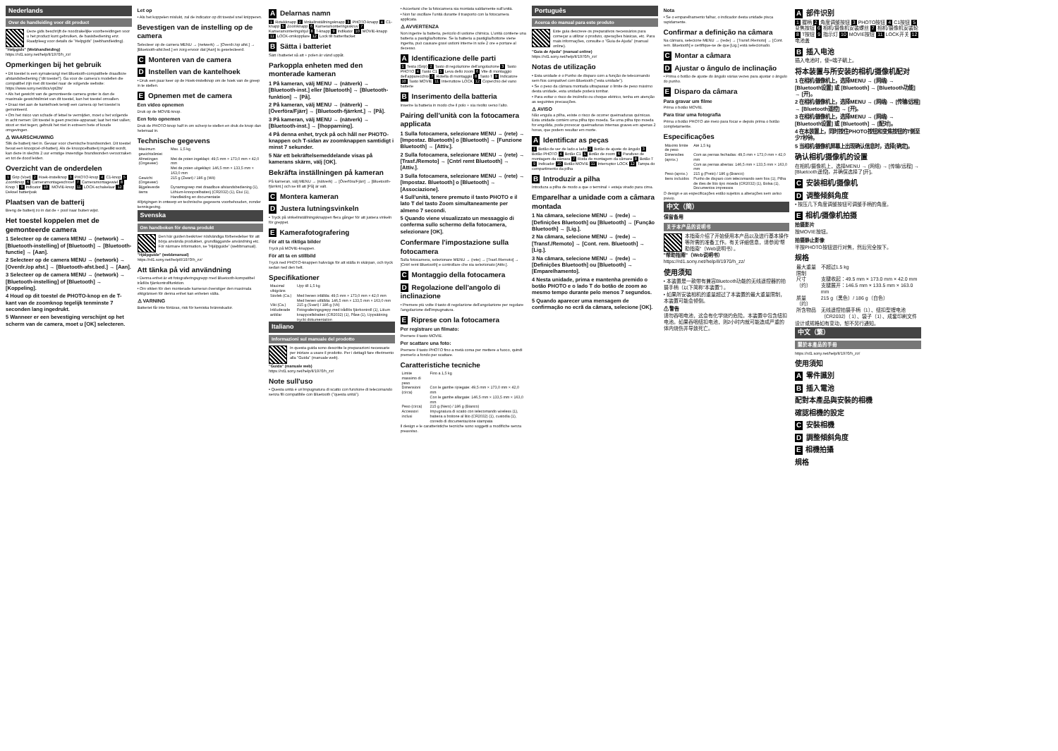Nederlands
Over de handleiding voor dit product
Deze gids beschrijft de noodzakelijke voorbereidingen voor u het product kunt gebruiken, de basisbediening enz. Raadpleeg voor details de "Helpgids" (webhandleiding).
"Helpgids" (Webhandleiding)
https://rd1.sony.net/help/il/1970/h_zz/
Opmerkingen bij het gebruik
• Dit toestel is een symaterangl met Bluetooth-compatibele draadloze afstandsbediening ("dit toestel"). Ga voor de camera's modellen die compatibel zijn met dit toestel naar de volgende website: https://www.sony.net/dics/vpt2bt/
• Als het gewicht van de gemonteerde camera groter is dan de maximale gewichtslimiet van dit toestel, kan het toestel omvallen.
• Draai niet aan de kantelhoek terwijl een camera op het toestel is gemonteerd.
• Om het risico van schade of letsel te vermijden, moet u het volgende in acht nemen: Dit toestel is geen precisie-apparaat; laat het niet vallen; stoot er niet tegen; gebruik het niet in extreem hete of koude omgevingen.
⚠ WAARSCHUWING
Slik de batterij niet in. Gevaar voor chemische brandwonden. Dit toestel bevat een knoopcel-of-batterij. Als de knoopcelbatterij ingeslikt wordt, kan deze in slechts 2 uur ernstige inwendige brandwonden veroorzaken en tot de dood leiden.
Overzicht van de onderdelen
1 Grip (Voet) 2 Hoek-instelknop 3 PHOTO-knop 4 C1-knop 5 Zoomknop 6 Cameramontageschroef 7 Cameramontagewiel 8 Knop T 9 Indicator 10 MOVIE-knop 11 LOCK-schakelaar 12 Deksel batterijvak
Plaatsen van de batterij
Breng de batterij zo in dat de + pool naar buiten wijst.
Het toestel koppelen met de gemonteerde camera
1 Selecteer op de camera MENU → (network) → [Bluetooth-instelling] of [Bluetooth] → [Bluetooth-functie] → [Aan].
2 Selecteer op de camera MENU → (network) → [Overdr./op afst.] → [Bluetooth-afst.bed.] → [Aan].
3 Selecteer op de camera MENU → (network) → [Bluetooth-instelling] of [Bluetooth] → [Koppeling].
4 Houd op dit toestel de PHOTO-knop en de T-kant van de zoomknop tegelijk tenminste 7 seconden lang ingedrukt.
5 Wanneer er een bevestiging verschijnt op het scherm van de camera, moet u [OK] selecteren.
Let op
• Als het koppelen mislukt, zal de indicator op dit toestel snel knipperen.
Bevestigen van de instelling op de camera
Selecteer op de camera MENU → (netwerk) → [Overdr./op afst.] → [Bluetooth-afst.bed.] en zorg ervoor dat [Aan] is geselecteerd.
C Monteren van de camera
D Instellen van de kantelhoek
• Druk een paar keer op de Hoek-instelknop om de hoek van de greep in te stellen.
E Opnemen met de camera
Een video opnemen
Druk op de MOVIE-knop.
Een foto opnemen
Druk de PHOTO-knop half in om scherp te stellen en druk de knop dan helemaal in.
Technische gegevens
| Maximum gewichtslimiet | Max. 1,5 kg |
| Afmetingen (Ongeveer) | Met de poten ingeklapt: 49,5 mm × 173,0 mm × 42,0 mm Met de poten uitgeklapt: 146,5 mm × 133,5 mm × 163,0 mm |
| Gewicht (Ongeveer) | 215 g (Zwart) / 186 g (Wit) |
| Bijgeleverde items | Dynamogreep met draadloze afstandsbediening (1), Lithium-knoopcelbatterij (CR2032) (1), Etui (1), Handleiding en documentatie |
Wijzigingen in ontwerp en technische gegevens voorbehouden, zonder kennisgeving.
Svenska
Om handboken för denna produkt
Den här guiden beskriver nödvändiga förberedelser för att börja använda produkten, grundläggande användning etc. För närmare information, se "Hjälpguide" (webbmanual).
"Hjälpguide" (webbmanual)
https://rd1.sony.net/help/il/1970/h_zz/
Att tänka på vid användning
• Denna enhet är ett fotograferingsgrepp med Bluetooth-kompatibel trådlös fjärrkontrollfunktion.
• Om vikten för den monterade kameran överstiger den maximala viktgränsen för denna enhet kan enheten välta.
⚠ VARNING
Batteriet får inte förtäras, risk för kemiska brännskador.
A Delarnas namn
1 Rotekknapp 2 Vinkelinställningsknapp 3 PHOTO-knapp 4 C1-knapp 5 Zoomknapp 6 Kameramonteringsskruv 7 Kameramonteringshjul 8 T-knapp 9 Indikator 10 MOVIE-knapp 11 LOCK-omkopplare 12 Lock till batterifacket
B Sätta i batteriet
Sätt i batteriet så att + polen är vänd uppåt.
Parkoppla enheten med den monterade kameran
1 På kameran, välj MENU → (nätverk) → [Bluetooth-inst.] eller [Bluetooth] → [Bluetooth-funktion] → [På].
2 På kameran, välj MENU → (nätverk) → [Överföra/Fjärr] → [Bluetooth-fjärrknt.] → [På].
3 På kameran, välj MENU → (nätverk) → [Bluetooth-inst.] → [Ihopparning].
4 På denna enhet, tryck på och håll ner PHOTO-knappen och T-sidan av zoomknappen samtidigt i minst 7 sekunder.
5 När ett bekräftelsemeddelande visas på kamerans skärm, välj [OK].
Bekräfta inställningen på kameran
På kameran, välj MENU → (nätverk) → [Överföra/Fjärr] → [Bluetooth-fjärrknt.] och se till att [På] är valt.
C Montera kameran
D Justera lutningsvinkeln
• Tryck på vinkelinställningsknappen flera gånger för att justera vinkeln för greppet.
E Kamerafotografering
För att ta riktiga bilder
Tryck på MOVIE-knappen.
För att ta en stillbild
Tryck ned PHOTO-knappen halvvägs för att ställa in skärpan, och tryck sedan ned den helt.
Specifikationer
| Maximal viktgräns | Upp till 1,5 kg |
| Storlek (Ca.) | Med benen infällda: 49,5 mm × 173,0 mm × 42,0 mm Med benen utfällda: 146,5 mm × 133,5 mm × 163,0 mm |
| Vikt (Ca.) | 215 g (Svart) / 186 g (Vit) |
| Inkluderade artiklar | Fotograferingsgrepp med trådlös fjärrkontroll (1), Litium knappcellsbatteri (CR2032) (1), Påse (1), Uppsättning tryckt dokumentation |
Italiano
Informazioni sul manuale del prodotto
In questa guida sono descritte le preparazioni necessarie per iniziare a usare il prodotto. Per i dettagli fare riferimento alla "Guida" (manuale web).
"Guida" (manuale web)
https://rd1.sony.net/help/il/1970/h_zz/
Note sull'uso
• Questa unità è un'impugnatura di scatto con funzione di telecomando senza fili compatibile con Bluetooth ("questa unità").
• Accertarsi che la fotocamera sia montata saldamente sull'unità.
• Non far oscillare l'unità durante il trasporto con la fotocamera applicata.
⚠ AVVERTENZA
Non ingerire la batteria, pericolo di ustione chimica. L'unità contiene una batteria a pastiglia/bottone. Se la batteria a pastiglia/bottone viene ingerita, può causare gravi ustioni interne in sole 2 ore e portare al decesso.
A Identificazione delle parti
1 Testa (Grip) 2 Tasto di regolazione dell'angolazione 3 Tasto PHOTO 4 Tasto C1 5 Leva dello zoom 6 Vite di montaggio dell'apparecchio 7 Rotella di montaggio 8 Tasto T 9 Indicatore 10 Tasto MOVIE 11 Interruttore LOCK 12 Coperchio del vano batterie
B Inserimento della batteria
Inserire la batteria in modo che il polo + sia rivolto verso l'alto.
Pairing dell'unità con la fotocamera applicata
1 Sulla fotocamera, selezionare MENU → (rete) → [Impostaz. Bluetooth] o [Bluetooth] → [Funzione Bluetooth] → [Attiv.].
2 Sulla fotocamera, selezionare MENU → (rete) → [Trasf./Remoto] → [Cntrl remt Bluetooth] → [Attiv.].
3 Sulla fotocamera, selezionare MENU → (rete) → [Impostaz. Bluetooth] o [Bluetooth] → [Associazione].
4 Sull'unità, tenere premuto il tasto PHOTO e il lato T del tasto Zoom simultaneamente per almeno 7 secondi.
5 Quando viene visualizzato un messaggio di conferma sullo schermo della fotocamera, selezionare [OK].
Confermare l'impostazione sulla fotocamera
Sulla fotocamera, selezionare MENU → (rete) → [Trasf./Remoto] → [Cntrl remt Bluetooth] e controllare che sia selezionato [Attiv.].
C Montaggio della fotocamera
D Regolazione dell'angolo di inclinazione
• Premere più volte il tasto di regolazione dell'angolazione per regolare l'angolazione dell'impugnatura.
E Riprese con la fotocamera
Per registrare un filmato:
Premere il tasto MOVIE.
Per scattare una foto:
Premere il tasto PHOTO fino a metà corsa per mettere a fuoco, quindi premerlo a fondo per scattare.
Caratteristiche tecniche
| Limite massimo di peso | Fino a 1,5 kg |
| Dimensioni (circa) | Con le gambe ripiegate: 49,5 mm × 173,0 mm × 42,0 mm Con le gambe allargate: 146,5 mm × 133,5 mm × 163,0 mm |
| Peso (circa) | 215 g (Nero) / 186 g (Bianco) |
| Accessori inclusi | Impugnatura di scatto con telecomando wireless (1), batteria a bottone al litio (CR2032) (1), custodia (1), corredo di documentazione stampata |
Il design e le caratteristiche tecniche sono soggetti a modifiche senza preavviso.
Português
Acerca do manual para este produto
Este guia descreve os preparativos necessários para começar a utilizar o produto, operações básicas, etc. Para mais informações, consulte o "Guia de Ajuda" (manual online).
"Guia de Ajuda" (manual online)
https://rd1.sony.net/help/il/1970/h_zz/
Notas de utilização
• Esta unidade é o Punho de disparo com a função de telecomando sem fios compatível com Bluetooth ("esta unidade").
• Se o peso da câmara montada ultrapassar o limite de peso máximo desta unidade, esta unidade poderá tombar.
• Para evitar o risco de incêndio ou choque elétrico, tenha em atenção as seguintes precauções.
⚠ AVISO
Não engula a pilha, existe o risco de ocorrer queimaduras químicas. Esta unidade contém uma pilha tipo moeda. Se uma pilha tipo moeda for engolida, pode provocar queimaduras internas graves em apenas 2 horas, que podem resultar em morte.
A Identificar as peças
1 Botão de ver de lado a lado 2 Botão de ajuste do ângulo 3 Botão PHOTO 4 Botão C1 5 Botão de zoom 6 Parafuso de montagem da câmara 7 Roda de montagem da câmara 8 Botão T 9 Indicador 10 Botão MOVIE 11 Interruptor LOCK 12 Tampa do compartimento da pilha
B Introduzir a pilha
Introduza a pilha de modo a que o terminal + esteja virado para cima.
Emparelhar a unidade com a câmara montada
1 Na câmara, selecione MENU → (rede) → [Definições Bluetooth] ou [Bluetooth] → [Função Bluetooth] → [Lig.].
2 Na câmara, selecione MENU → (rede) → [Transf./Remoto] → [Cont. rem. Bluetooth] → [Lig.].
3 Na câmara, selecione MENU → (rede) → [Definições Bluetooth] ou [Bluetooth] → [Emparelhamento].
4 Nesta unidade, prima e mantenha premido o botão PHOTO e o lado T do botão de zoom ao mesmo tempo durante pelo menos 7 segundos.
5 Quando aparecer uma mensagem de confirmação no ecrã da câmara, selecione [OK].
Nota
• Se o emparelhamento falhar, o indicador desta unidade pisca rapidamente.
Confirmar a definição na câmara
Na câmara, selecione MENU → (rede) → [Transf./Remoto] → [Cont. rem. Bluetooth] e certifique-se de que [Lig.] está selecionado.
C Montar a câmara
D Ajustar o ângulo de inclinação
• Prima o botão de ajuste do ângulo várias vezes para ajustar o ângulo do punho.
E Disparo da câmara
Para gravar um filme
Prima o botão MOVIE.
Para tirar uma fotografia
Prima o botão PHOTO até meio para focar e depois prima o botão completamente.
Especificações
| Máximo limite de peso | Até 1,5 kg |
| Dimensões (aprox.) | Com as pernas fechadas: 49,5 mm × 173,0 mm × 42,0 mm Com as pernas abertas: 146,5 mm × 133,5 mm × 163,0 mm |
| Peso (aprox.) | 215 g (Preto) / 186 g (Branco) |
| Itens incluídos | Punho de disparo com telecomando sem fios (1), Pilha de iões de lítio tipo moeda (CR2032) (1), Bolsa (1), Documentos impressos |
O design e as especificações estão sujeitos a alterações sem aviso prévio.
中文（简）
保留备用
关于本产品的说明书
本指南介绍了开始使用本产品以及进行基本操作等所需的准备工作。有关详细信息，请参阅"帮助指南"（Web说明书）。
"帮助指南"（Web说明书）
https://rd1.sony.net/help/il/1970/h_zz/
使用须知
• 本装置是一款带有兼容Bluetooth功能的无线遥控器的拍摄手柄（以下简称"本装置"）。
• 如果所安装相机的重量超过了本装置的最大重量限制，本装置可能会倾倒。
⚠ 警告
请勿吞咽电池，这会有化学烧灼危险。本装置中包含纽扣电池。如果吞咽纽扣电池，则2小时内就可能造成严重的体内烧伤并导致死亡。
A 部件识别
1 握柄 2 角度调整按钮 3 PHOTO按钮 4 C1按钮 5 变焦按钮 6 相机/摄像机安装螺丝 7 相机/摄像机安装轮 8 T按钮 9 指示灯 10 MOVIE按钮 11 LOCK开关 12 电池盖
B 插入电池
插入电池时，使+端子朝上。
将本装置与所安装的相机/摄像机配对
1 在相机/摄像机上，选择MENU → (网络) → [Bluetooth设置] 或 [Bluetooth] → [Bluetooth功能] → [开]。
2 在相机/摄像机上，选择MENU → (网络) → [传输/远程] → [Bluetooth遥控] → [开]。
3 在相机/摄像机上，选择MENU → (网络) → [Bluetooth设置] 或 [Bluetooth] → [配对]。
4 在本装置上，同时按住PHOTO按钮和变焦按钮的T侧至少7秒钟。
5 当相机/摄像机屏幕上出现确认信息时，选择[确定]。
确认相机/摄像机的设置
在相机/摄像机上，选择MENU → (网络) → [传输/远程] → [Bluetooth遥控]，并确保选择了[开]。
C 安装相机/摄像机
D 调整倾斜角度
• 按压几下角度调整按钮可调整手柄的角度。
E 相机/摄像机拍摄
拍摄影片
按MOVIE按钮。
拍摄静止影像
半按PHOTO按钮进行对焦，然后完全按下。
规格
| 最大重量限制 | 不超过1.5 kg |
| 尺寸（约） | 支腿收起：49.5 mm × 173.0 mm × 42.0 mm 支腿展开：146.5 mm × 133.5 mm × 163.0 mm |
| 质量（约） | 215 g（黑色）/ 186 g（白色） |
| 所含物品 | 无线遥控拍摄手柄（1）、纽扣型锂电池（CR2032）（1）、袋子（1）、成套印刷文件 |
设计或规格如有变动，恕不另行通知。
中文（繁）
關於本產品的手冊
https://rd1.sony.net/help/il/1970/h_zz/
使用須知
A 零件識別
B 插入電池
配對本產品與安裝的相機
確認相機的設定
C 安裝相機
D 調整傾斜角度
E 相機拍攝
規格